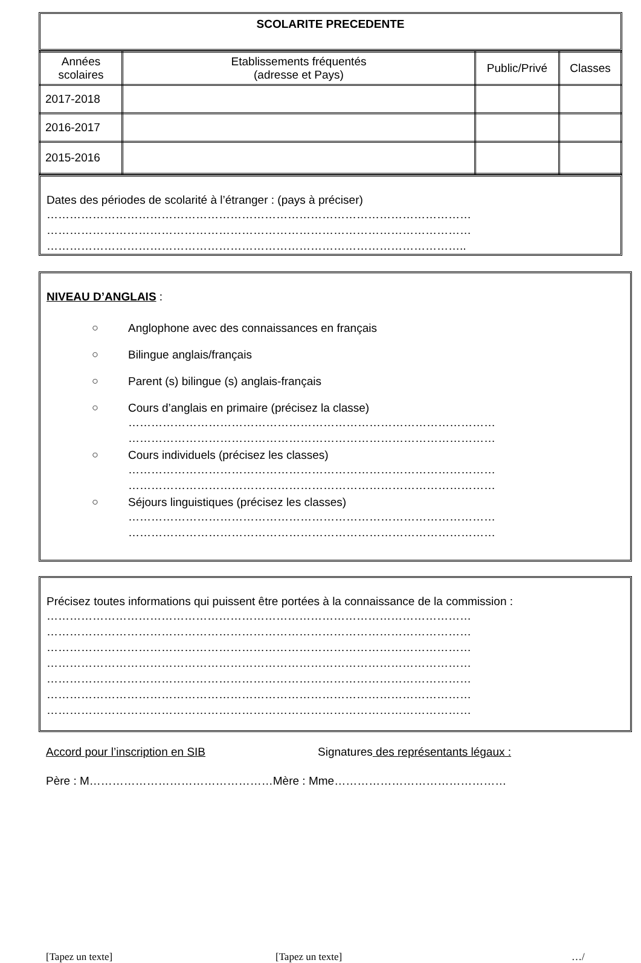SCOLARITE PRECEDENTE
| Années scolaires | Etablissements fréquentés (adresse et Pays) | Public/Privé | Classes |
| --- | --- | --- | --- |
| 2017-2018 | | | |
| 2016-2017 | | | |
| 2015-2016 | | | |
Dates des périodes de scolarité à l’étranger : (pays à préciser)
…………………………………………………………………………………………………
…………………………………………………………………………………………………
………………………………………………………………………………………………..
NIVEAU D’ANGLAIS :
○ Anglophone avec des connaissances en français
○ Bilingue anglais/français
○ Parent (s) bilingue (s) anglais-français
○ Cours d’anglais en primaire (précisez la classe)
……………………………………………………………………………………
……………………………………………………………………………………
○ Cours individuels (précisez les classes)
……………………………………………………………………………………
……………………………………………………………………………………
○ Séjours linguistiques (précisez les classes)
……………………………………………………………………………………
……………………………………………………………………………………
Précisez toutes informations qui puissent être portées à la connaissance de la commission :
…………………………………………………………………………………………………
…………………………………………………………………………………………………
…………………………………………………………………………………………………
…………………………………………………………………………………………………
…………………………………………………………………………………………………
…………………………………………………………………………………………………
…………………………………………………………………………………………………
Accord pour l’inscription en SIB Signatures des représentants légaux :
Père : M…………………………………………Mère : Mme………………………………………
[Tapez un texte] [Tapez un texte] …/